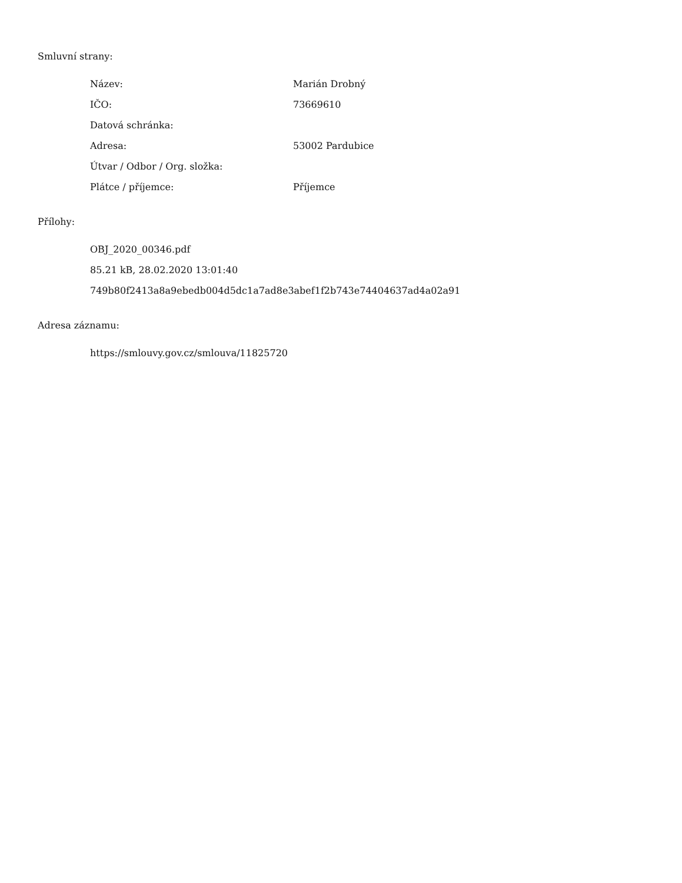Smluvní strany:
| Název: | Marián Drobný |
| IČO: | 73669610 |
| Datová schránka: | |
| Adresa: | 53002 Pardubice |
| Útvar / Odbor / Org. složka: | |
| Plátce / příjemce: | Příjemce |
Přílohy:
OBJ_2020_00346.pdf
85.21 kB, 28.02.2020 13:01:40
749b80f2413a8a9ebedb004d5dc1a7ad8e3abef1f2b743e74404637ad4a02a91
Adresa záznamu:
https://smlouvy.gov.cz/smlouva/11825720